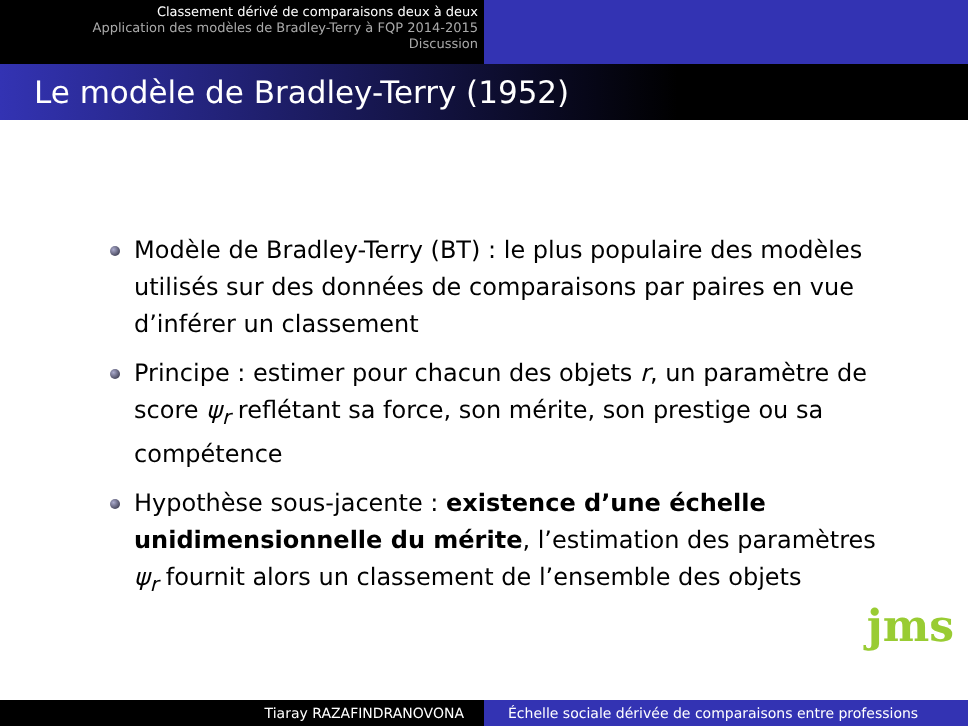Classement dérivé de comparaisons deux à deux
Application des modèles de Bradley-Terry à FQP 2014-2015
Discussion
Le modèle de Bradley-Terry (1952)
Modèle de Bradley-Terry (BT) : le plus populaire des modèles utilisés sur des données de comparaisons par paires en vue d’inférer un classement
Principe : estimer pour chacun des objets r, un paramètre de score ψ<sub>r</sub> reflétant sa force, son mérite, son prestige ou sa compétence
Hypothèse sous-jacente : existence d’une échelle unidimensionnelle du mérite, l’estimation des paramètres ψ<sub>r</sub> fournit alors un classement de l’ensemble des objets
jms
Tiaray RAZAFINDRANOVONA Échelle sociale dérivée de comparaisons entre professions